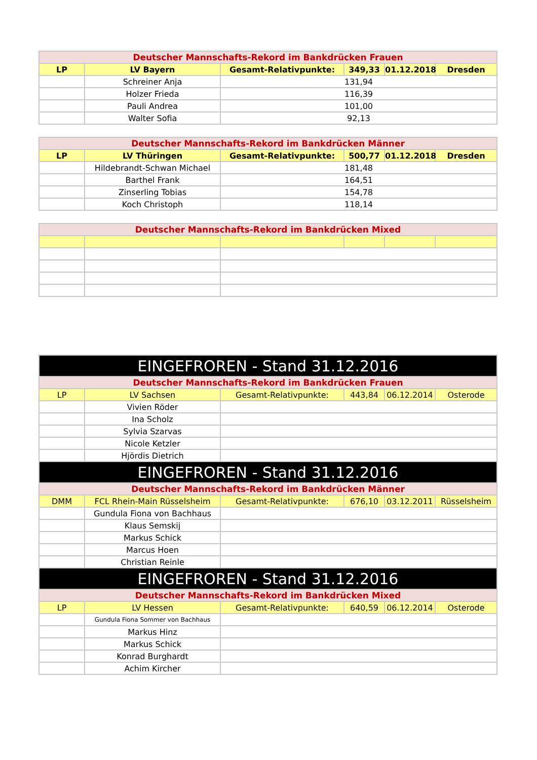| Deutscher Mannschafts-Rekord im Bankdrücken Frauen | | | | | |
| --- | --- | --- | --- | --- | --- |
| LP | LV Bayern | Gesamt-Relativpunkte: | 349,33 | 01.12.2018 | Dresden |
| | Schreiner Anja | 131,94 | | | |
| | Holzer Frieda | 116,39 | | | |
| | Pauli Andrea | 101,00 | | | |
| | Walter Sofia | 92,13 | | | |
| Deutscher Mannschafts-Rekord im Bankdrücken Männer | | | | | |
| --- | --- | --- | --- | --- | --- |
| LP | LV Thüringen | Gesamt-Relativpunkte: | 500,77 | 01.12.2018 | Dresden |
| | Hildebrandt-Schwan Michael | 181,48 | | | |
| | Barthel Frank | 164,51 | | | |
| | Zinserling Tobias | 154,78 | | | |
| | Koch Christoph | 118,14 | | | |
| Deutscher Mannschafts-Rekord im Bankdrücken Mixed | | | | | |
| --- | --- | --- | --- | --- | --- |
| EINGEFROREN - Stand 31.12.2016 | | | | | |
| --- | --- | --- | --- | --- | --- |
| Deutscher Mannschafts-Rekord im Bankdrücken Frauen | | | | | |
| LP | LV Sachsen | Gesamt-Relativpunkte: | 443,84 | 06.12.2014 | Osterode |
| | Vivien Röder | | | | |
| | Ina Scholz | | | | |
| | Sylvia Szarvas | | | | |
| | Nicole Ketzler | | | | |
| | Hjördis Dietrich | | | | |
| EINGEFROREN - Stand 31.12.2016 | | | | | |
| Deutscher Mannschafts-Rekord im Bankdrücken Männer | | | | | |
| DMM | FCL Rhein-Main Rüsselsheim | Gesamt-Relativpunkte: | 676,10 | 03.12.2011 | Rüsselsheim |
| | Gundula Fiona von Bachhaus | | | | |
| | Klaus Semskij | | | | |
| | Markus Schick | | | | |
| | Marcus Hoen | | | | |
| | Christian Reinle | | | | |
| EINGEFROREN - Stand 31.12.2016 | | | | | |
| Deutscher Mannschafts-Rekord im Bankdrücken Mixed | | | | | |
| LP | LV Hessen | Gesamt-Relativpunkte: | 640,59 | 06.12.2014 | Osterode |
| | Gundula Fiona Sommer von Bachhaus | | | | |
| | Markus Hinz | | | | |
| | Markus Schick | | | | |
| | Konrad Burghardt | | | | |
| | Achim Kircher | | | | |